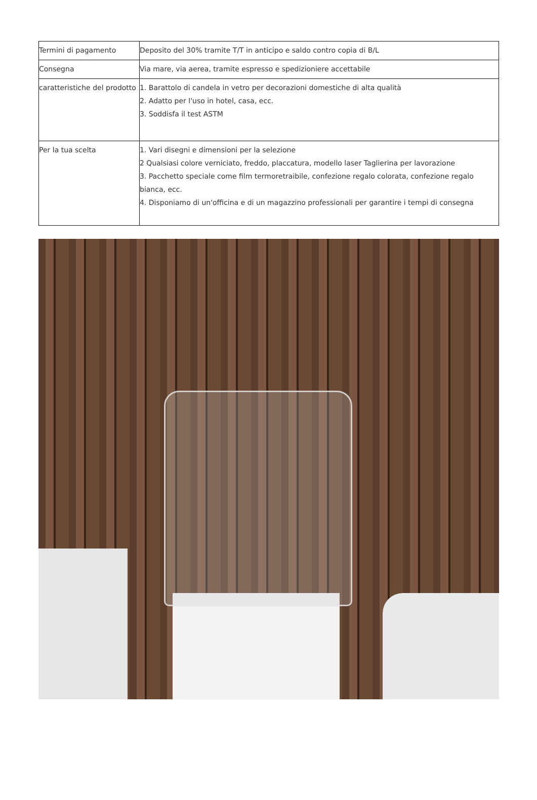| Termini di pagamento | Deposito del 30% tramite T/T in anticipo e saldo contro copia di B/L |
| Consegna | Via mare, via aerea, tramite espresso e spedizioniere accettabile |
| caratteristiche del prodotto | 1. Barattolo di candela in vetro per decorazioni domestiche di alta qualità 2. Adatto per l'uso in hotel, casa, ecc. 3. Soddisfa il test ASTM |
| Per la tua scelta | 1. Vari disegni e dimensioni per la selezione 2 Qualsiasi colore verniciato, freddo, placcatura, modello laser Taglierina per lavorazione 3. Pacchetto speciale come film termoretraibile, confezione regalo colorata, confezione regalo bianca, ecc. 4. Disponiamo di un'officina e di un magazzino professionali per garantire i tempi di consegna |